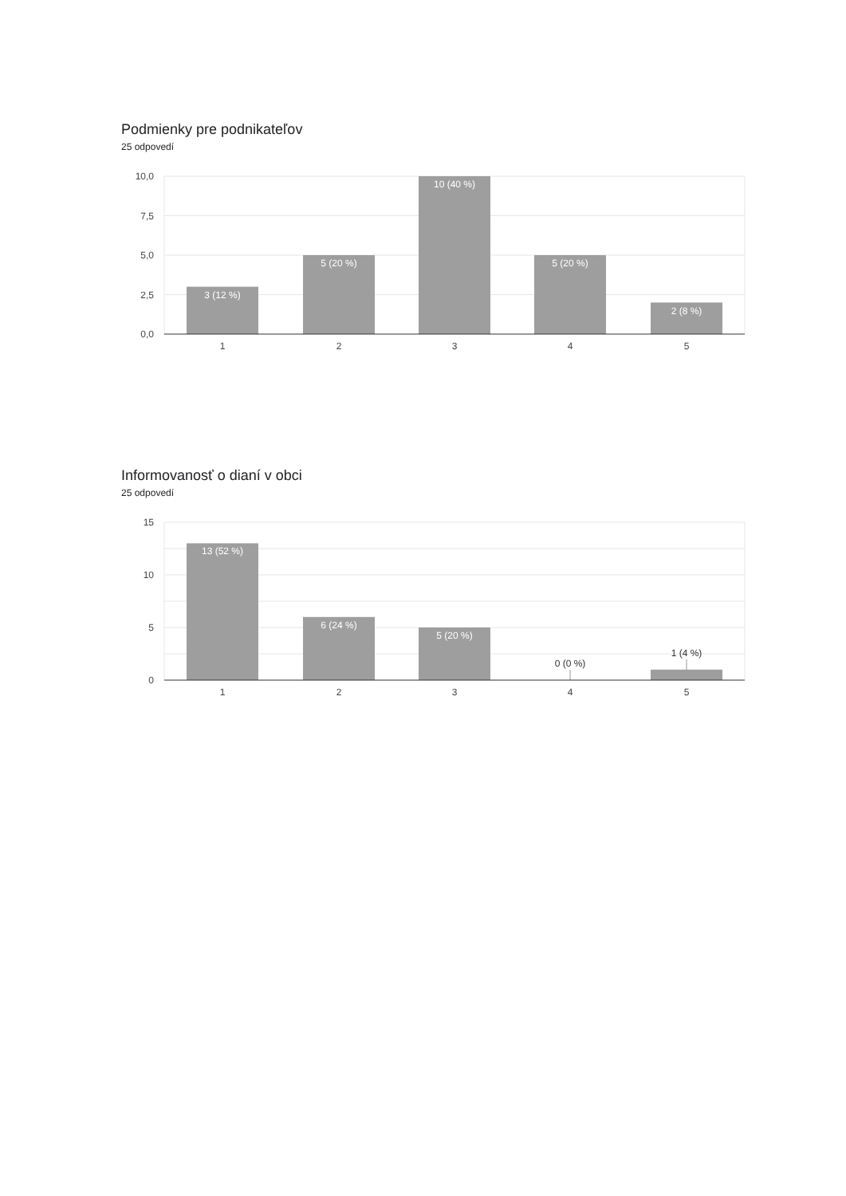Podmienky pre podnikateľov
25 odpovedí
10,0
7,5
5,0
2,5
0,0
3 (12 %)
5 (20 %)
10 (40 %)
5 (20 %)
2 (8 %)
1
2
3
4
5
Informovanosť o dianí v obci
25 odpovedí
15
10
5
0
13 (52 %)
6 (24 %)
5 (20 %)
0 (0 %)
1 (4 %)
1
2
3
4
5